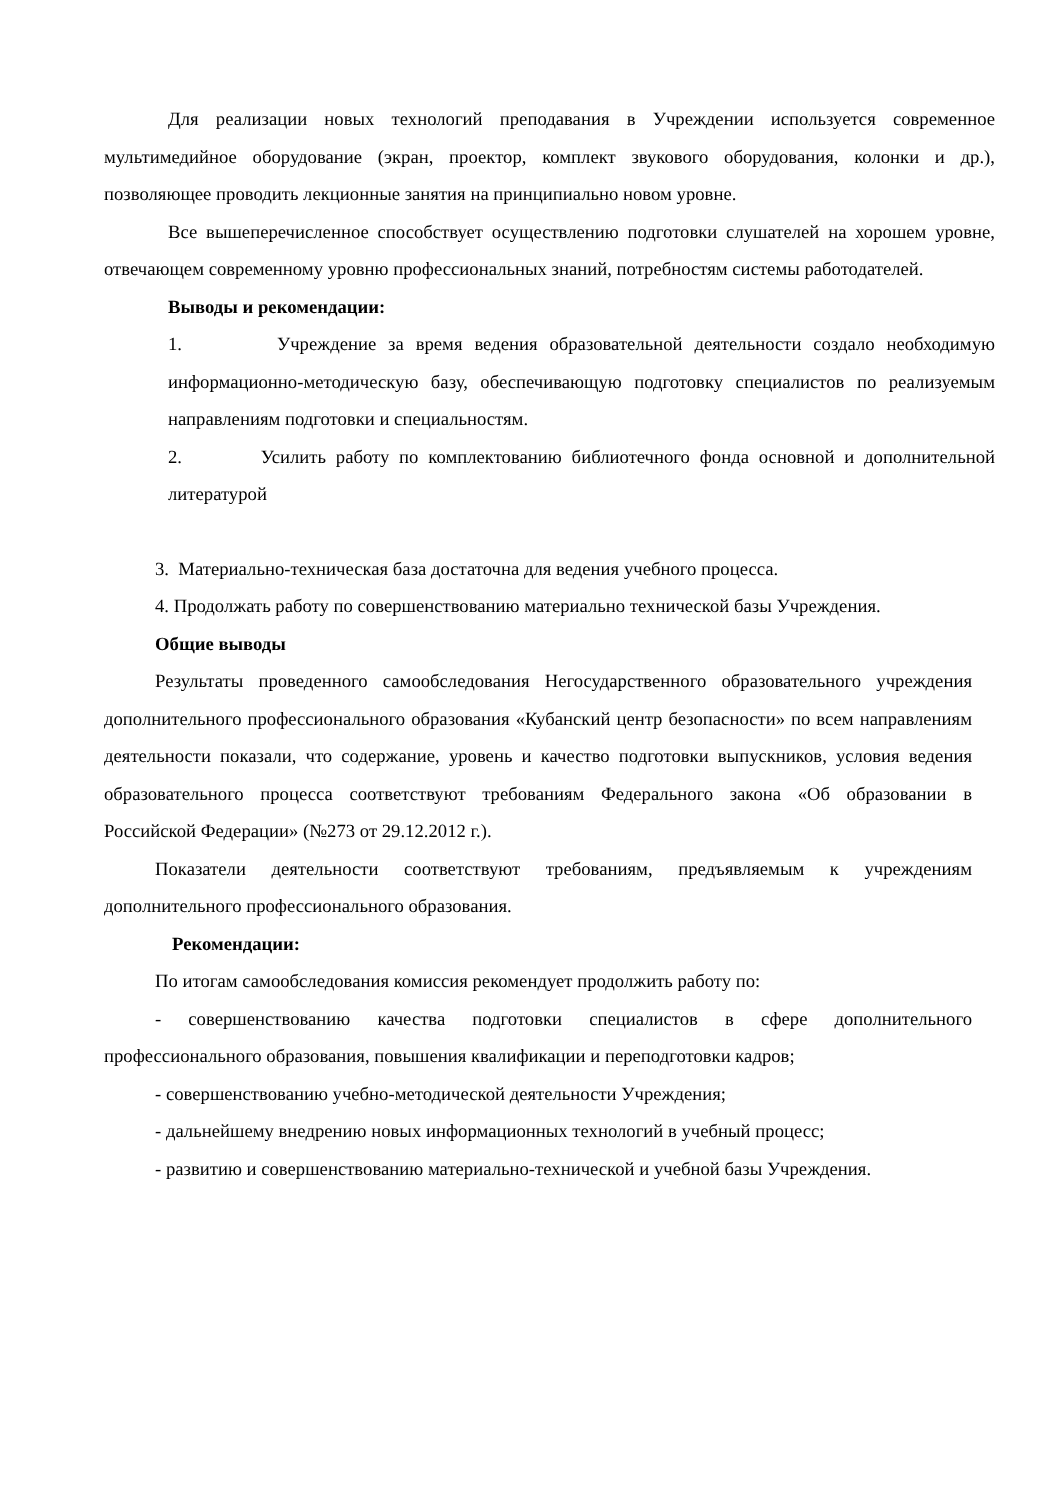Для реализации новых технологий преподавания в Учреждении используется современное мультимедийное оборудование (экран, проектор, комплект звукового оборудования, колонки и др.), позволяющее проводить лекционные занятия на принципиально новом уровне.
Все вышеперечисленное способствует осуществлению подготовки слушателей на хорошем уровне, отвечающем современному уровню профессиональных знаний, потребностям системы работодателей.
Выводы и рекомендации:
1. Учреждение за время ведения образовательной деятельности создало необходимую информационно-методическую базу, обеспечивающую подготовку специалистов по реализуемым направлениям подготовки и специальностям.
2. Усилить работу по комплектованию библиотечного фонда основной и дополнительной литературой
3. Материально-техническая база достаточна для ведения учебного процесса.
4. Продолжать работу по совершенствованию материально технической базы Учреждения.
Общие выводы
Результаты проведенного самообследования Негосударственного образовательного учреждения дополнительного профессионального образования «Кубанский центр безопасности» по всем направлениям деятельности показали, что содержание, уровень и качество подготовки выпускников, условия ведения образовательного процесса соответствуют требованиям Федерального закона «Об образовании в Российской Федерации» (№273 от 29.12.2012 г.).
Показатели деятельности соответствуют требованиям, предъявляемым к учреждениям дополнительного профессионального образования.
Рекомендации:
По итогам самообследования комиссия рекомендует продолжить работу по:
- совершенствованию качества подготовки специалистов в сфере дополнительного профессионального образования, повышения квалификации и переподготовки кадров;
- совершенствованию учебно-методической деятельности Учреждения;
- дальнейшему внедрению новых информационных технологий в учебный процесс;
- развитию и совершенствованию материально-технической и учебной базы Учреждения.